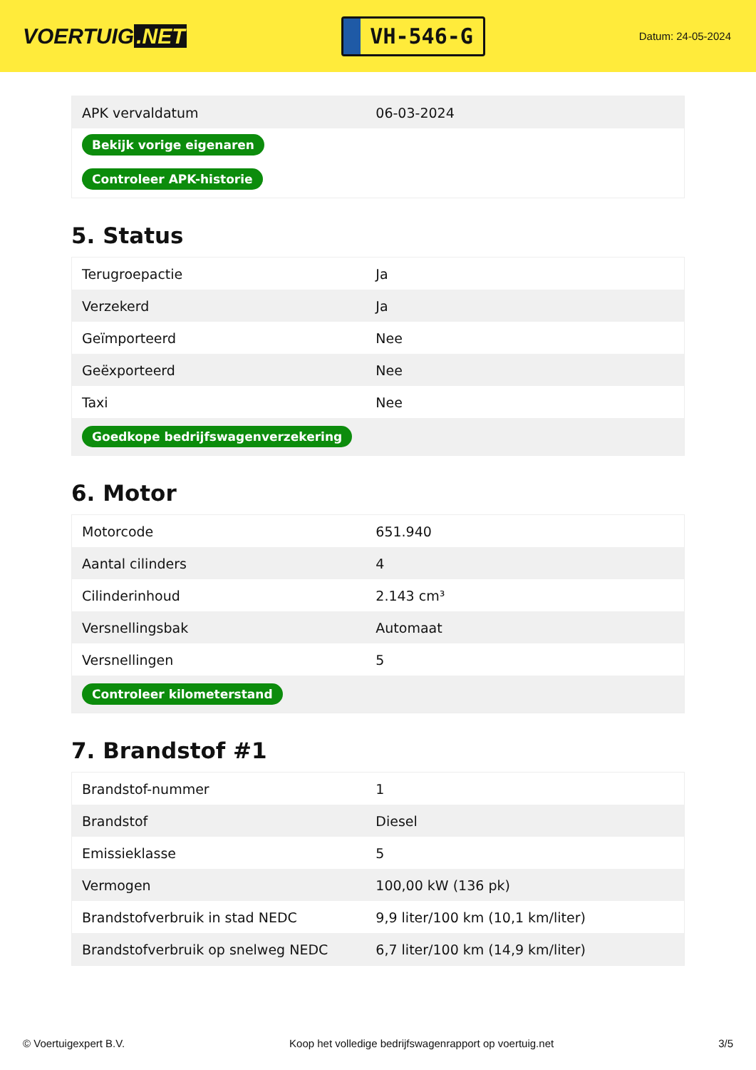VOERTUIG.NET
VH-546-G
Datum: 24-05-2024
| APK vervaldatum | 06-03-2024 |
| Bekijk vorige eigenaren | |
| Controleer APK-historie | |
5. Status
| Terugroepactie | Ja |
| Verzekerd | Ja |
| Geïmporteerd | Nee |
| Geëxporteerd | Nee |
| Taxi | Nee |
| Goedkope bedrijfswagenverzekering | |
6. Motor
| Motorcode | 651.940 |
| Aantal cilinders | 4 |
| Cilinderinhoud | 2.143 cm³ |
| Versnellingsbak | Automaat |
| Versnellingen | 5 |
| Controleer kilometerstand | |
7. Brandstof #1
| Brandstof-nummer | 1 |
| Brandstof | Diesel |
| Emissieklasse | 5 |
| Vermogen | 100,00 kW (136 pk) |
| Brandstofverbruik in stad NEDC | 9,9 liter/100 km (10,1 km/liter) |
| Brandstofverbruik op snelweg NEDC | 6,7 liter/100 km (14,9 km/liter) |
© Voertuigexpert B.V. Koop het volledige bedrijfswagenrapport op voertuig.net 3/5